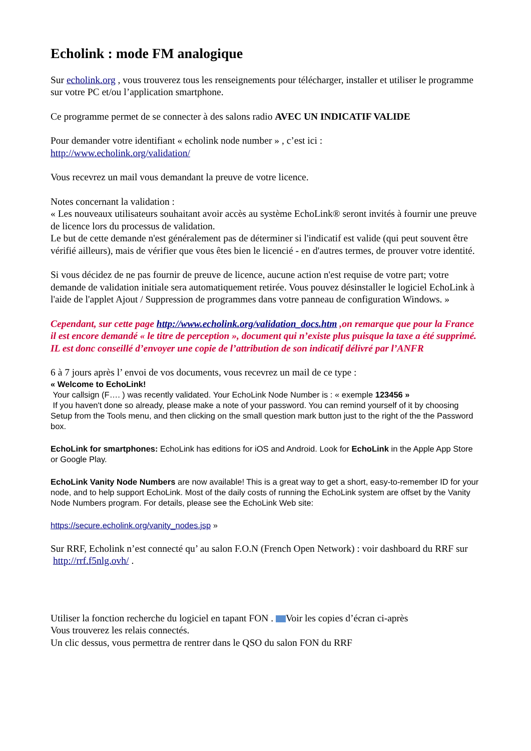Echolink : mode FM analogique
Sur echolink.org , vous trouverez tous les renseignements pour télécharger, installer et utiliser le programme sur votre PC et/ou l’application smartphone.
Ce programme permet de se connecter à des salons radio AVEC UN INDICATIF VALIDE
Pour demander votre identifiant « echolink node number » , c’est ici :
http://www.echolink.org/validation/
Vous recevrez un mail vous demandant la preuve de votre licence.
Notes concernant la validation :
« Les nouveaux utilisateurs souhaitant avoir accès au système EchoLink® seront invités à fournir une preuve de licence lors du processus de validation.
Le but de cette demande n'est généralement pas de déterminer si l'indicatif est valide (qui peut souvent être vérifié ailleurs), mais de vérifier que vous êtes bien le licencié - en d'autres termes, de prouver votre identité.
Si vous décidez de ne pas fournir de preuve de licence, aucune action n'est requise de votre part; votre demande de validation initiale sera automatiquement retirée. Vous pouvez désinstaller le logiciel EchoLink à l'aide de l'applet Ajout / Suppression de programmes dans votre panneau de configuration Windows. »
Cependant, sur cette page http://www.echolink.org/validation_docs.htm ,on remarque que pour la France il est encore demandé « le titre de perception », document qui n’existe plus puisque la taxe a été supprimé.
IL est donc conseillé d’envoyer une copie de l’attribution de son indicatif délivré par l’ANFR
6 à 7 jours après l’ envoi de vos documents, vous recevrez un mail de ce type :
« Welcome to EchoLink!
Your callsign (F…. ) was recently validated. Your EchoLink Node Number is : « exemple 123456 »
If you haven't done so already, please make a note of your password. You can remind yourself of it by choosing Setup from the Tools menu, and then clicking on the small question mark button just to the right of the the Password box.
EchoLink for smartphones: EchoLink has editions for iOS and Android. Look for EchoLink in the Apple App Store or Google Play.
EchoLink Vanity Node Numbers are now available! This is a great way to get a short, easy-to-remember ID for your node, and to help support EchoLink. Most of the daily costs of running the EchoLink system are offset by the Vanity Node Numbers program. For details, please see the EchoLink Web site:
https://secure.echolink.org/vanity_nodes.jsp »
Sur RRF, Echolink n’est connecté qu’ au salon F.O.N (French Open Network) : voir dashboard du RRF sur http://rrf.f5nlg.ovh/ .
Utiliser la fonction recherche du logiciel en tapant FON . Voir les copies d’écran ci-après
Vous trouverez les relais connectés.
Un clic dessus, vous permettra de rentrer dans le QSO du salon FON du RRF